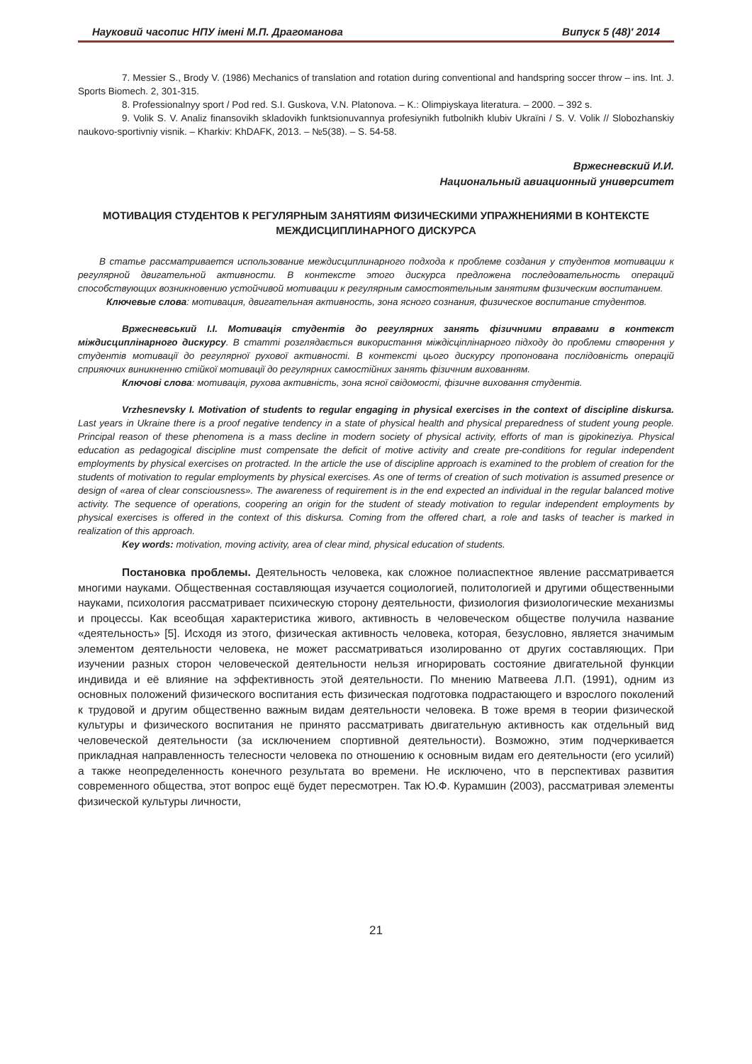Науковий часопис НПУ імені М.П. Драгоманова Випуск 5 (48)′ 2014
7. Messier S., Brody V. (1986) Mechanics of translation and rotation during conventional and handspring soccer throw – ins. Int. J. Sports Biomech. 2, 301-315.
8. Professionalnyy sport / Pod red. S.I. Guskova, V.N. Platonova. – K.: Olimpiyskaya literatura. – 2000. – 392 s.
9. Volik S. V. Analiz finansovikh skladovikh funktsionuvannya profesiynikh futbolnikh klubiv Ukraïni / S. V. Volik // Slobozhanskiy naukovo-sportivniy visnik. – Kharkiv: KhDAFK, 2013. – №5(38). – S. 54-58.
Вржесневский И.И.
Национальный авиационный университет
МОТИВАЦИЯ СТУДЕНТОВ К РЕГУЛЯРНЫМ ЗАНЯТИЯМ ФИЗИЧЕСКИМИ УПРАЖНЕНИЯМИ В КОНТЕКСТЕ МЕЖДИСЦИПЛИНАРНОГО ДИСКУРСА
В статье рассматривается использование междисциплинарного подхода к проблеме создания у студентов мотивации к регулярной двигательной активности. В контексте этого дискурса предложена последовательность операций способствующих возникновению устойчивой мотивации к регулярным самостоятельным занятиям физическим воспитанием.
Ключевые слова: мотивация, двигательная активность, зона ясного сознания, физическое воспитание студентов.
Вржесневський І.І. Мотивація студентів до регулярних занять фізичними вправами в контекст міждисциплінарного дискурсу. В статті розглядається використання міждісціплінарного підходу до проблеми створення у студентів мотивації до регулярної рухової активності. В контексті цього дискурсу пропонована послідовність операцій сприяючих виникненню стійкої мотивації до регулярних самостійних занять фізичним вихованням.
Ключові слова: мотивація, рухова активність, зона ясної свідомості, фізичне виховання студентів.
Vrzhesnevsky I. Motivation of students to regular engaging in physical exercises in the context of discipline diskursa. Last years in Ukraine there is a proof negative tendency in a state of physical health and physical preparedness of student young people. Principal reason of these phenomena is a mass decline in modern society of physical activity, efforts of man is gipokineziya. Physical education as pedagogical discipline must compensate the deficit of motive activity and create pre-conditions for regular independent employments by physical exercises on protracted. In the article the use of discipline approach is examined to the problem of creation for the students of motivation to regular employments by physical exercises. As one of terms of creation of such motivation is assumed presence or design of «area of clear consciousness». The awareness of requirement is in the end expected an individual in the regular balanced motive activity. The sequence of operations, coopering an origin for the student of steady motivation to regular independent employments by physical exercises is offered in the context of this diskursa. Coming from the offered chart, a role and tasks of teacher is marked in realization of this approach.
Key words: motivation, moving activity, area of clear mind, physical education of students.
Постановка проблемы. Деятельность человека, как сложное полиаспектное явление рассматривается многими науками. Общественная составляющая изучается социологией, политологией и другими общественными науками, психология рассматривает психическую сторону деятельности, физиология физиологические механизмы и процессы. Как всеобщая характеристика живого, активность в человеческом обществе получила название «деятельность» [5]. Исходя из этого, физическая активность человека, которая, безусловно, является значимым элементом деятельности человека, не может рассматриваться изолированно от других составляющих. При изучении разных сторон человеческой деятельности нельзя игнорировать состояние двигательной функции индивида и её влияние на эффективность этой деятельности. По мнению Матвеева Л.П. (1991), одним из основных положений физического воспитания есть физическая подготовка подрастающего и взрослого поколений к трудовой и другим общественно важным видам деятельности человека. В тоже время в теории физической культуры и физического воспитания не принято рассматривать двигательную активность как отдельный вид человеческой деятельности (за исключением спортивной деятельности). Возможно, этим подчеркивается прикладная направленность телесности человека по отношению к основным видам его деятельности (его усилий) а также неопределенность конечного результата во времени. Не исключено, что в перспективах развития современного общества, этот вопрос ещё будет пересмотрен. Так Ю.Ф. Курамшин (2003), рассматривая элементы физической культуры личности,
21